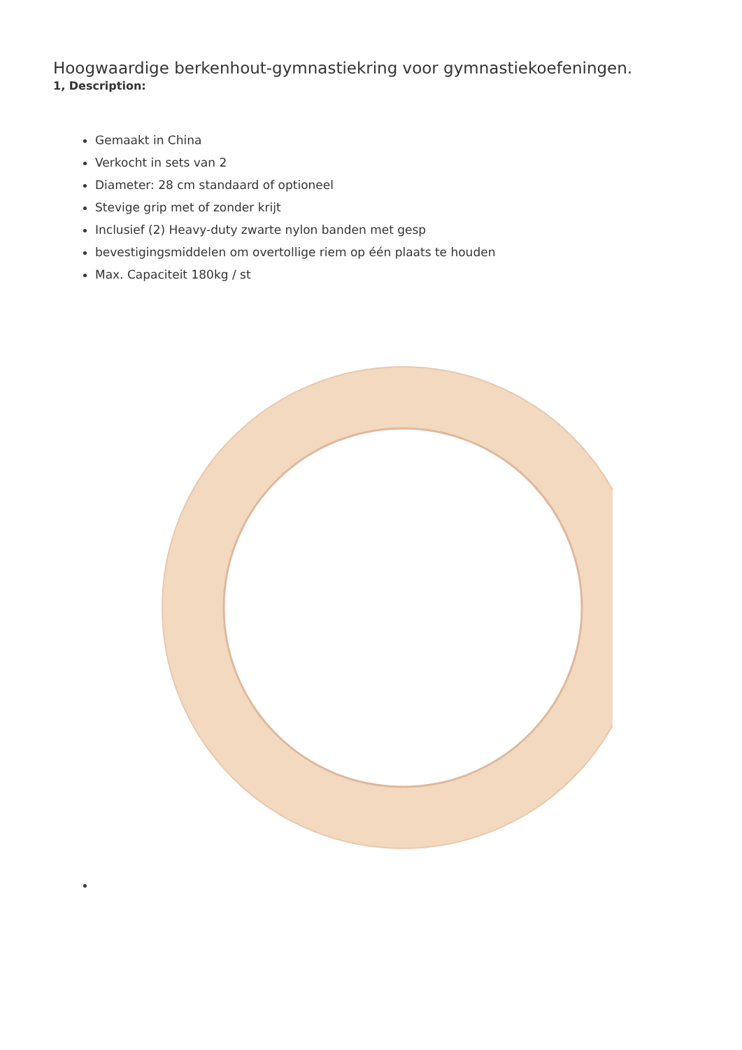Hoogwaardige berkenhout-gymnastiekring voor gymnastiekoefeningen.
1, Description:
Gemaakt in China
Verkocht in sets van 2
Diameter: 28 cm standaard of optioneel
Stevige grip met of zonder krijt
Inclusief (2) Heavy-duty zwarte nylon banden met gesp
bevestigingsmiddelen om overtollige riem op één plaats te houden
Max. Capaciteit 180kg / st